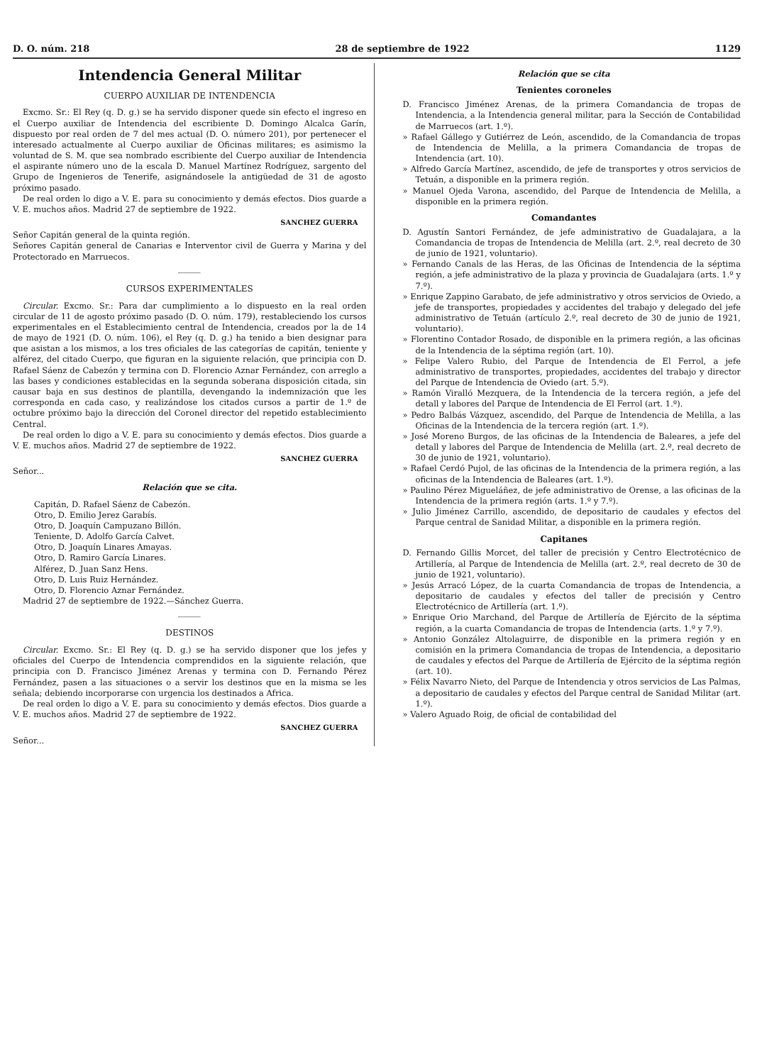D. O. núm. 218 28 de septiembre de 1922 1129
Intendencia General Militar
CUERPO AUXILIAR DE INTENDENCIA
Excmo. Sr.: El Rey (q. D. g.) se ha servido disponer quede sin efecto el ingreso en el Cuerpo auxiliar de Intendencia del escribiente D. Domingo Alcalca Garín, dispuesto por real orden de 7 del mes actual (D. O. número 201), por pertenecer el interesado actualmente al Cuerpo auxiliar de Oficinas militares; es asimismo la voluntad de S. M. que sea nombrado escribiente del Cuerpo auxiliar de Intendencia el aspirante número uno de la escala D. Manuel Martínez Rodríguez, sargento del Grupo de Ingenieros de Tenerife, asignándosele la antigüedad de 31 de agosto próximo pasado.
De real orden lo digo a V. E. para su conocimiento y demás efectos. Dios guarde a V. E. muchos años. Madrid 27 de septiembre de 1922.
SANCHEZ GUERRA
Señor Capitán general de la quinta región.
Señores Capitán general de Canarias e Interventor civil de Guerra y Marina y del Protectorado en Marruecos.
CURSOS EXPERIMENTALES
Circular. Excmo. Sr.: Para dar cumplimiento a lo dispuesto en la real orden circular de 11 de agosto próximo pasado (D. O. núm. 179), restableciendo los cursos experimentales en el Establecimiento central de Intendencia, creados por la de 14 de mayo de 1921 (D. O. núm. 106), el Rey (q. D. g.) ha tenido a bien designar para que asistan a los mismos, a los tres oficiales de las categorías de capitán, teniente y alférez, del citado Cuerpo, que figuran en la siguiente relación, que principia con D. Rafael Sáenz de Cabezón y termina con D. Florencio Aznar Fernández, con arreglo a las bases y condiciones establecidas en la segunda soberana disposición citada, sin causar baja en sus destinos de plantilla, devengando la indemnización que les corresponda en cada caso, y realizándose los citados cursos a partir de 1.º de octubre próximo bajo la dirección del Coronel director del repetido establecimiento Central.
De real orden lo digo a V. E. para su conocimiento y demás efectos. Dios guarde a V. E. muchos años. Madrid 27 de septiembre de 1922.
SANCHEZ GUERRA
Señor...
Relación que se cita.
Capitán, D. Rafael Sáenz de Cabezón.
Otro, D. Emilio Jerez Garabís.
Otro, D. Joaquín Campuzano Billón.
Teniente, D. Adolfo García Calvet.
Otro, D. Joaquín Linares Amayas.
Otro, D. Ramiro García Linares.
Alférez, D. Juan Sanz Hens.
Otro, D. Luis Ruiz Hernández.
Otro, D. Florencio Aznar Fernández.
Madrid 27 de septiembre de 1922.—Sánchez Guerra.
DESTINOS
Circular. Excmo. Sr.: El Rey (q. D. g.) se ha servido disponer que los jefes y oficiales del Cuerpo de Intendencia comprendidos en la siguiente relación, que principia con D. Francisco Jiménez Arenas y termina con D. Fernando Pérez Fernández, pasen a las situaciones o a servir los destinos que en la misma se les señala; debiendo incorporarse con urgencia los destinados a Africa.
De real orden lo digo a V. E. para su conocimiento y demás efectos. Dios guarde a V. E. muchos años. Madrid 27 de septiembre de 1922.
SANCHEZ GUERRA
Señor...
Relación que se cita
Tenientes coroneles
D. Francisco Jiménez Arenas, de la primera Comandancia de tropas de Intendencia, a la Intendencia general militar, para la Sección de Contabilidad de Marruecos (art. 1.º).
» Rafael Gállego y Gutiérrez de León, ascendido, de la Comandancia de tropas de Intendencia de Melilla, a la primera Comandancia de tropas de Intendencia (art. 10).
» Alfredo García Martínez, ascendido, de jefe de transportes y otros servicios de Tetuán, a disponible en la primera región.
» Manuel Ojeda Varona, ascendido, del Parque de Intendencia de Melilla, a disponible en la primera región.
Comandantes
D. Agustín Santori Fernández, de jefe administrativo de Guadalajara, a la Comandancia de tropas de Intendencia de Melilla (art. 2.º, real decreto de 30 de junio de 1921, voluntario).
» Fernando Canals de las Heras, de las Oficinas de Intendencia de la séptima región, a jefe administrativo de la plaza y provincia de Guadalajara (arts. 1.º y 7.º).
» Enrique Zappino Garabato, de jefe administrativo y otros servicios de Oviedo, a jefe de transportes, propiedades y accidentes del trabajo y delegado del jefe administrativo de Tetuán (artículo 2.º, real decreto de 30 de junio de 1921, voluntario).
» Florentino Contador Rosado, de disponible en la primera región, a las oficinas de la Intendencia de la séptima región (art. 10).
» Felipe Valero Rubio, del Parque de Intendencia de El Ferrol, a jefe administrativo de transportes, propiedades, accidentes del trabajo y director del Parque de Intendencia de Oviedo (art. 5.º).
» Ramón Viralló Mezquera, de la Intendencia de la tercera región, a jefe del detall y labores del Parque de Intendencia de El Ferrol (art. 1.º).
» Pedro Balbás Vázquez, ascendido, del Parque de Intendencia de Melilla, a las Oficinas de la Intendencia de la tercera región (art. 1.º).
» José Moreno Burgos, de las oficinas de la Intendencia de Baleares, a jefe del detall y labores del Parque de Intendencia de Melilla (art. 2.º, real decreto de 30 de junio de 1921, voluntario).
» Rafael Cerdó Pujol, de las oficinas de la Intendencia de la primera región, a las oficinas de la Intendencia de Baleares (art. 1.º).
» Paulino Pérez Migueláñez, de jefe administrativo de Orense, a las oficinas de la Intendencia de la primera región (arts. 1.º y 7.º).
» Julio Jiménez Carrillo, ascendido, de depositario de caudales y efectos del Parque central de Sanidad Militar, a disponible en la primera región.
Capitanes
D. Fernando Gillis Morcet, del taller de precisión y Centro Electrotécnico de Artillería, al Parque de Intendencia de Melilla (art. 2.º, real decreto de 30 de junio de 1921, voluntario).
» Jesús Arracó López, de la cuarta Comandancia de tropas de Intendencia, a depositario de caudales y efectos del taller de precisión y Centro Electrotécnico de Artillería (art. 1.º).
» Enrique Orio Marchand, del Parque de Artillería de Ejército de la séptima región, a la cuarta Comandancia de tropas de Intendencia (arts. 1.º y 7.º).
» Antonio González Altolaguirre, de disponible en la primera región y en comisión en la primera Comandancia de tropas de Intendencia, a depositario de caudales y efectos del Parque de Artillería de Ejército de la séptima región (art. 10).
» Félix Navarro Nieto, del Parque de Intendencia y otros servicios de Las Palmas, a depositario de caudales y efectos del Parque central de Sanidad Militar (art. 1.º).
» Valero Aguado Roig, de oficial de contabilidad del